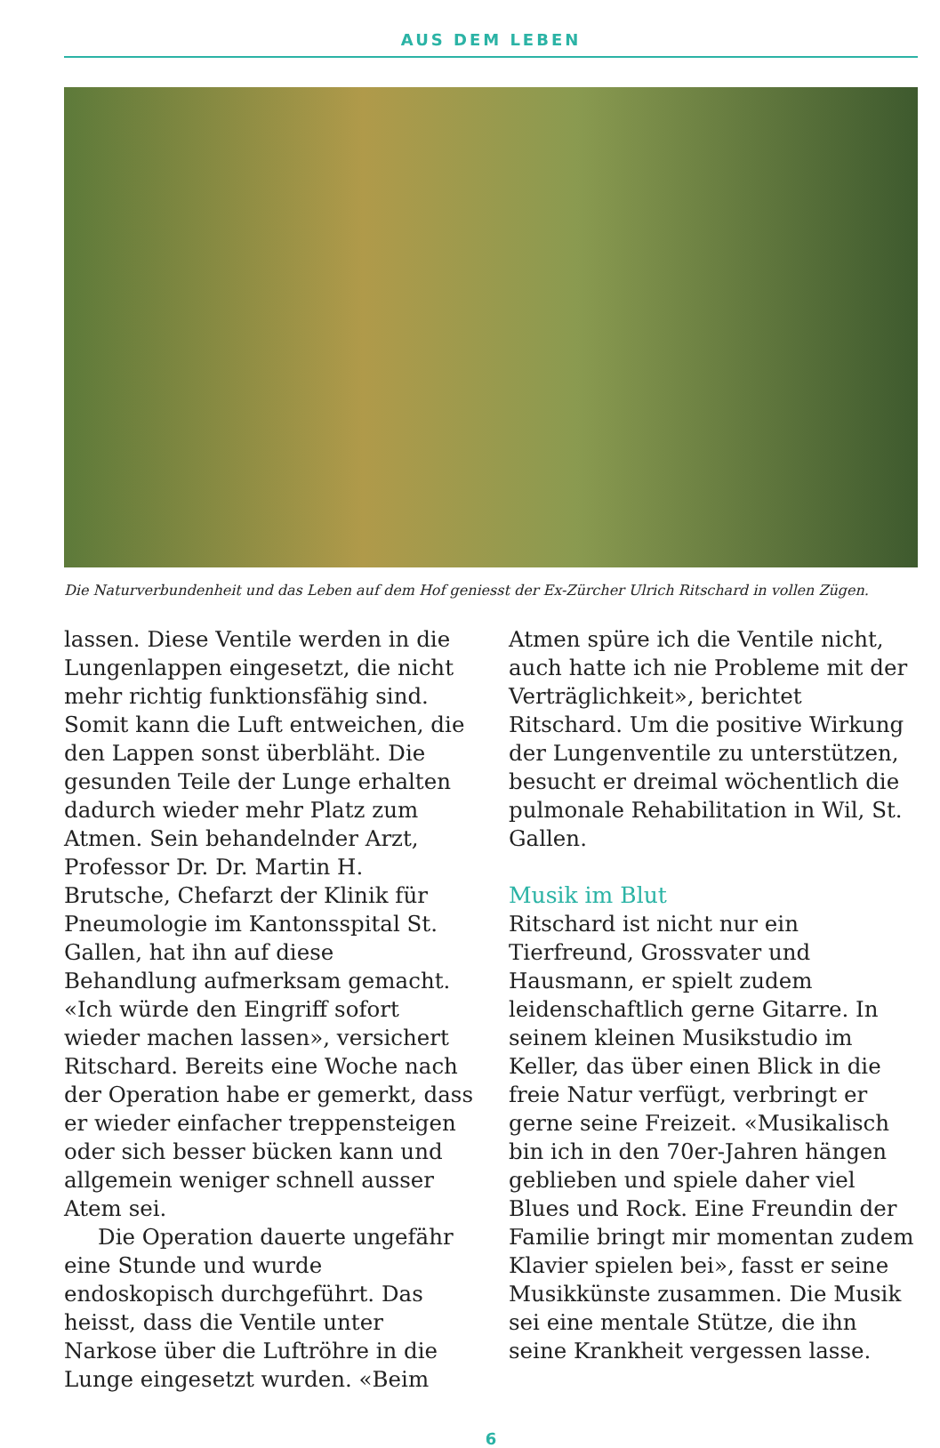AUS DEM LEBEN
Die Naturverbundenheit und das Leben auf dem Hof geniesst der Ex-Zürcher Ulrich Ritschard in vollen Zügen.
lassen. Diese Ventile werden in die Lungenlappen eingesetzt, die nicht mehr richtig funktionsfähig sind. Somit kann die Luft entweichen, die den Lappen sonst überbläht. Die gesunden Teile der Lunge erhalten dadurch wieder mehr Platz zum Atmen. Sein behandelnder Arzt, Professor Dr. Dr. Martin H. Brutsche, Chefarzt der Klinik für Pneumologie im Kantonsspital St. Gallen, hat ihn auf diese Behandlung aufmerksam gemacht. «Ich würde den Eingriff sofort wieder machen lassen», versichert Ritschard. Bereits eine Woche nach der Operation habe er gemerkt, dass er wieder einfacher treppensteigen oder sich besser bücken kann und allgemein weniger schnell ausser Atem sei.
Die Operation dauerte ungefähr eine Stunde und wurde endoskopisch durchgeführt. Das heisst, dass die Ventile unter Narkose über die Luftröhre in die Lunge eingesetzt wurden. «Beim
Atmen spüre ich die Ventile nicht, auch hatte ich nie Probleme mit der Verträglichkeit», berichtet Ritschard. Um die positive Wirkung der Lungenventile zu unterstützen, besucht er dreimal wöchentlich die pulmonale Rehabilitation in Wil, St. Gallen.
Musik im Blut
Ritschard ist nicht nur ein Tierfreund, Grossvater und Hausmann, er spielt zudem leidenschaftlich gerne Gitarre. In seinem kleinen Musikstudio im Keller, das über einen Blick in die freie Natur verfügt, verbringt er gerne seine Freizeit. «Musikalisch bin ich in den 70er-Jahren hängen geblieben und spiele daher viel Blues und Rock. Eine Freundin der Familie bringt mir momentan zudem Klavier spielen bei», fasst er seine Musikkünste zusammen. Die Musik sei eine mentale Stütze, die ihn seine Krankheit vergessen lasse.
6